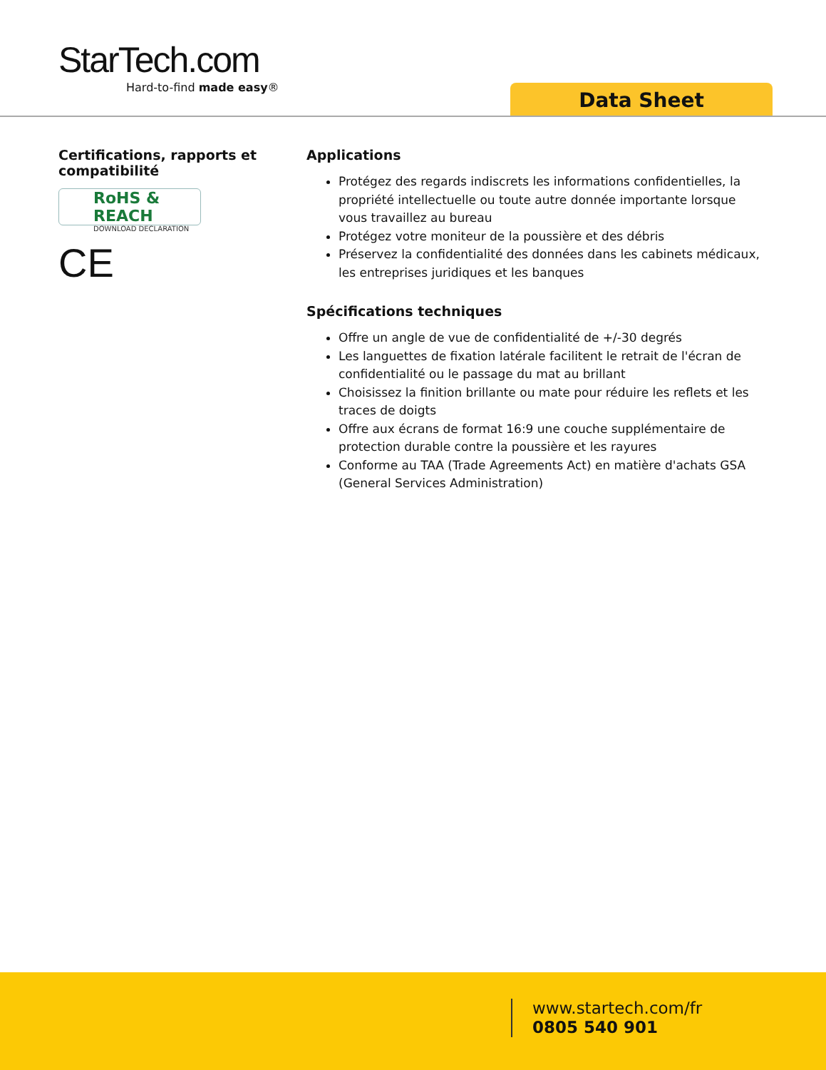StarTech.com
Hard-to-find made easy®
Data Sheet
Certifications, rapports et compatibilité
RoHS & REACH
DOWNLOAD DECLARATION
CE
Applications
Protégez des regards indiscrets les informations confidentielles, la propriété intellectuelle ou toute autre donnée importante lorsque vous travaillez au bureau
Protégez votre moniteur de la poussière et des débris
Préservez la confidentialité des données dans les cabinets médicaux, les entreprises juridiques et les banques
Spécifications techniques
Offre un angle de vue de confidentialité de +/-30 degrés
Les languettes de fixation latérale facilitent le retrait de l'écran de confidentialité ou le passage du mat au brillant
Choisissez la finition brillante ou mate pour réduire les reflets et les traces de doigts
Offre aux écrans de format 16:9 une couche supplémentaire de protection durable contre la poussière et les rayures
Conforme au TAA (Trade Agreements Act) en matière d'achats GSA (General Services Administration)
www.startech.com/fr
0805 540 901